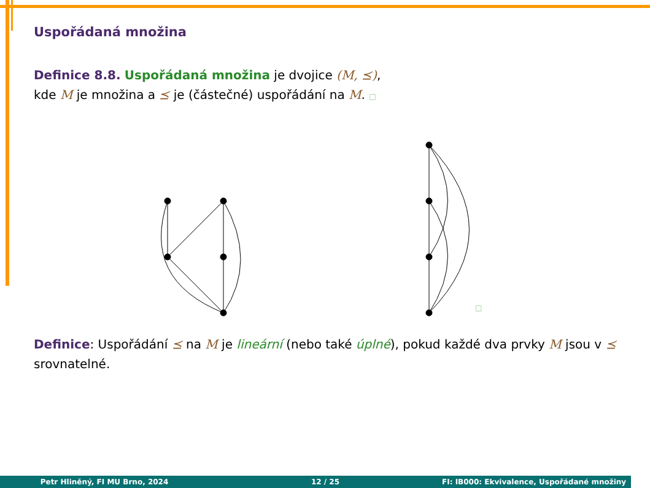Uspořádaná množina
Definice 8.8. Uspořádaná množina je dvojice (M, ⪯),
kde M je množina a ⪯ je (částečné) uspořádání na M. □
□
Definice: Uspořádání ⪯ na M je lineární (nebo také úplné), pokud každé dva prvky M jsou v ⪯ srovnatelné.
Petr Hliněný, FI MU Brno, 2024 12 / 25 FI: IB000: Ekvivalence, Uspořádané množiny